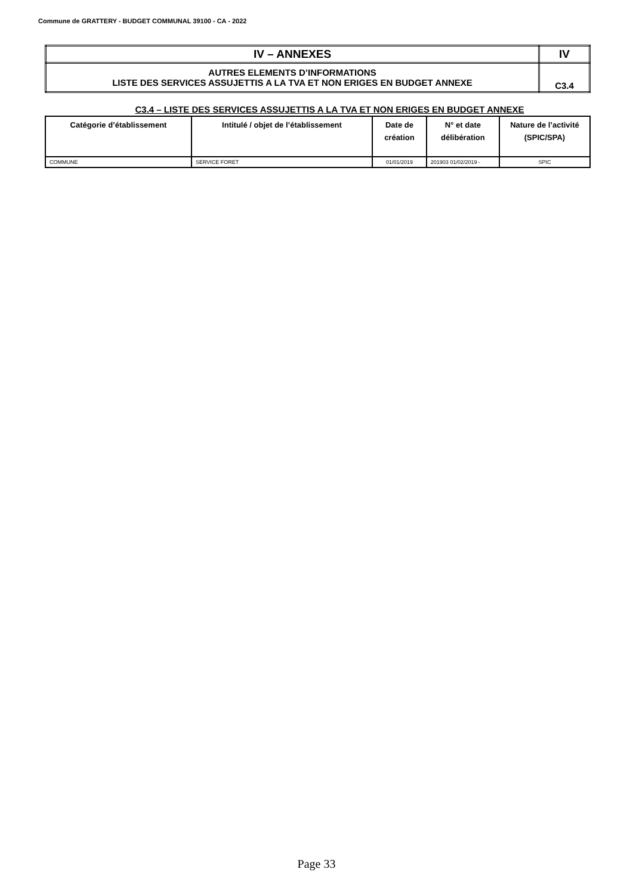Commune de GRATTERY - BUDGET COMMUNAL 39100 - CA - 2022
| IV – ANNEXES | IV |
| AUTRES ELEMENTS D’INFORMATIONS LISTE DES SERVICES ASSUJETTIS A LA TVA ET NON ERIGES EN BUDGET ANNEXE | C3.4 |
C3.4 – LISTE DES SERVICES ASSUJETTIS A LA TVA ET NON ERIGES EN BUDGET ANNEXE
| Catégorie d’établissement | Intitulé / objet de l’établissement | Date de création | N° et date délibération | Nature de l’activité (SPIC/SPA) |
| --- | --- | --- | --- | --- |
| COMMUNE | SERVICE FORET | 01/01/2019 | 201903 01/02/2019 - | SPIC |
Page 33